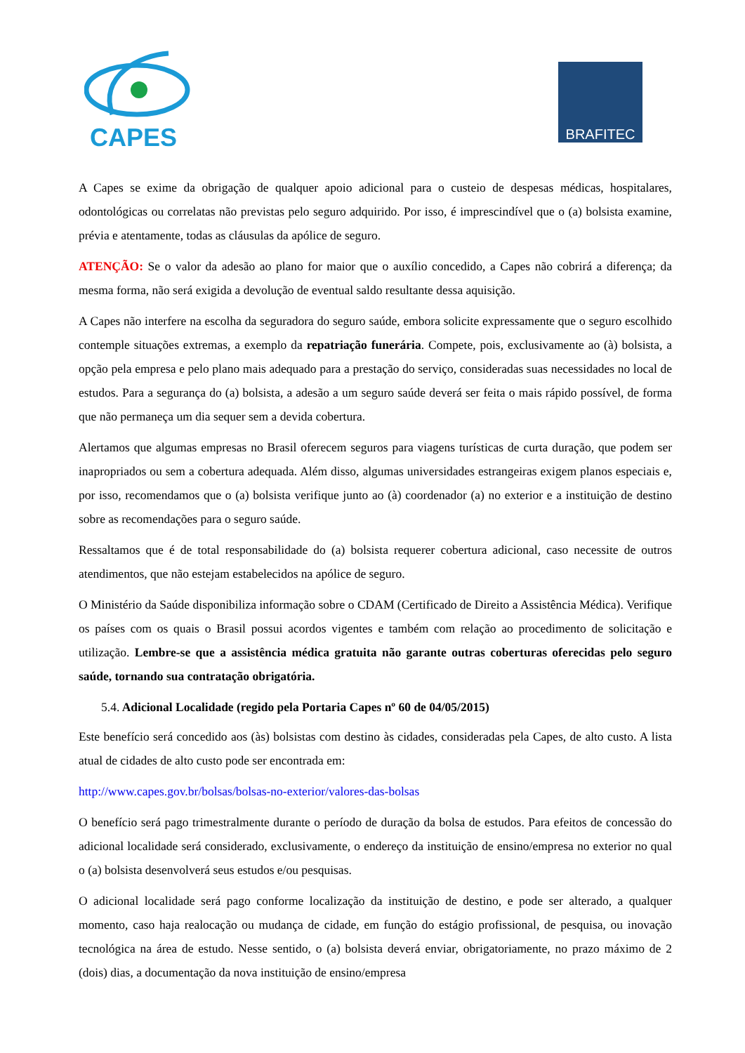CAPES
BRAFITEC
A Capes se exime da obrigação de qualquer apoio adicional para o custeio de despesas médicas, hospitalares, odontológicas ou correlatas não previstas pelo seguro adquirido. Por isso, é imprescindível que o (a) bolsista examine, prévia e atentamente, todas as cláusulas da apólice de seguro.
ATENÇÃO: Se o valor da adesão ao plano for maior que o auxílio concedido, a Capes não cobrirá a diferença; da mesma forma, não será exigida a devolução de eventual saldo resultante dessa aquisição.
A Capes não interfere na escolha da seguradora do seguro saúde, embora solicite expressamente que o seguro escolhido contemple situações extremas, a exemplo da repatriação funerária. Compete, pois, exclusivamente ao (à) bolsista, a opção pela empresa e pelo plano mais adequado para a prestação do serviço, consideradas suas necessidades no local de estudos. Para a segurança do (a) bolsista, a adesão a um seguro saúde deverá ser feita o mais rápido possível, de forma que não permaneça um dia sequer sem a devida cobertura.
Alertamos que algumas empresas no Brasil oferecem seguros para viagens turísticas de curta duração, que podem ser inapropriados ou sem a cobertura adequada. Além disso, algumas universidades estrangeiras exigem planos especiais e, por isso, recomendamos que o (a) bolsista verifique junto ao (à) coordenador (a) no exterior e a instituição de destino sobre as recomendações para o seguro saúde.
Ressaltamos que é de total responsabilidade do (a) bolsista requerer cobertura adicional, caso necessite de outros atendimentos, que não estejam estabelecidos na apólice de seguro.
O Ministério da Saúde disponibiliza informação sobre o CDAM (Certificado de Direito a Assistência Médica). Verifique os países com os quais o Brasil possui acordos vigentes e também com relação ao procedimento de solicitação e utilização. Lembre-se que a assistência médica gratuita não garante outras coberturas oferecidas pelo seguro saúde, tornando sua contratação obrigatória.
5.4. Adicional Localidade (regido pela Portaria Capes nº 60 de 04/05/2015)
Este benefício será concedido aos (às) bolsistas com destino às cidades, consideradas pela Capes, de alto custo. A lista atual de cidades de alto custo pode ser encontrada em:
http://www.capes.gov.br/bolsas/bolsas-no-exterior/valores-das-bolsas
O benefício será pago trimestralmente durante o período de duração da bolsa de estudos. Para efeitos de concessão do adicional localidade será considerado, exclusivamente, o endereço da instituição de ensino/empresa no exterior no qual o (a) bolsista desenvolverá seus estudos e/ou pesquisas.
O adicional localidade será pago conforme localização da instituição de destino, e pode ser alterado, a qualquer momento, caso haja realocação ou mudança de cidade, em função do estágio profissional, de pesquisa, ou inovação tecnológica na área de estudo. Nesse sentido, o (a) bolsista deverá enviar, obrigatoriamente, no prazo máximo de 2 (dois) dias, a documentação da nova instituição de ensino/empresa